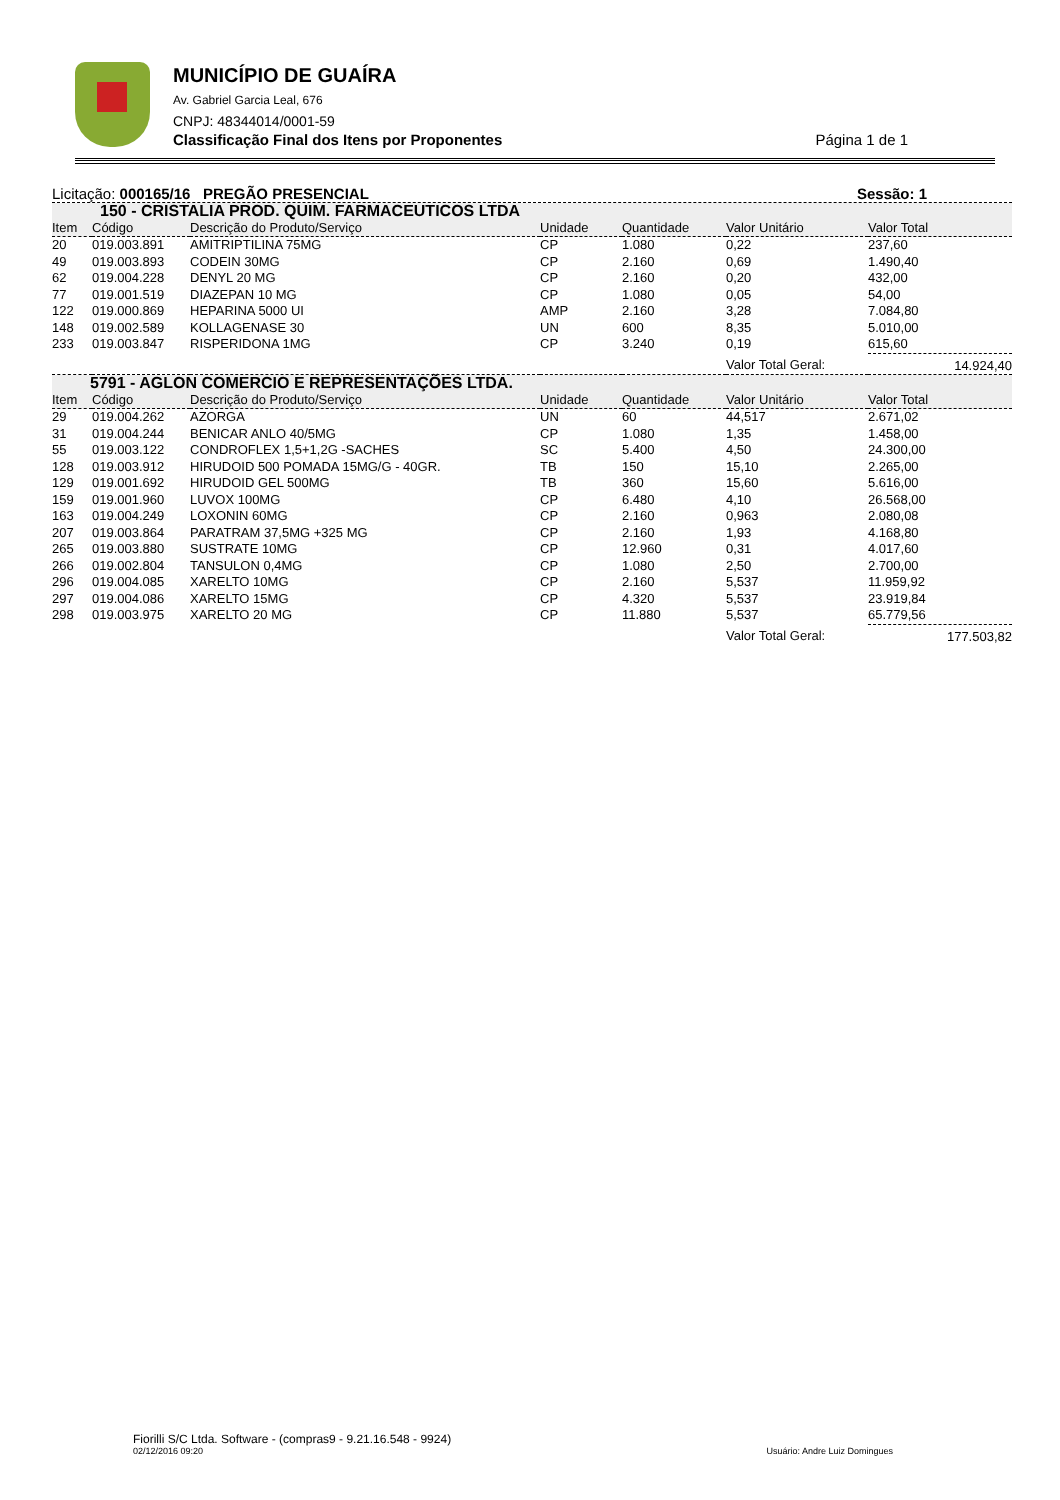MUNICÍPIO DE GUAÍRA
Av. Gabriel Garcia Leal, 676
CNPJ: 48344014/0001-59
Classificação Final dos Itens por Proponentes Página 1 de 1
Licitação: 000165/16 PREGÃO PRESENCIAL Sessão: 1
| 150 - CRISTALIA PROD. QUIM. FARMACEUTICOS LTDA | | | | | | |
| Item | Código | Descrição do Produto/Serviço | Unidade | Quantidade | Valor Unitário | Valor Total |
| 20 | 019.003.891 | AMITRIPTILINA 75MG | CP | 1.080 | 0,22 | 237,60 |
| 49 | 019.003.893 | CODEIN 30MG | CP | 2.160 | 0,69 | 1.490,40 |
| 62 | 019.004.228 | DENYL 20 MG | CP | 2.160 | 0,20 | 432,00 |
| 77 | 019.001.519 | DIAZEPAN 10 MG | CP | 1.080 | 0,05 | 54,00 |
| 122 | 019.000.869 | HEPARINA 5000 UI | AMP | 2.160 | 3,28 | 7.084,80 |
| 148 | 019.002.589 | KOLLAGENASE 30 | UN | 600 | 8,35 | 5.010,00 |
| 233 | 019.003.847 | RISPERIDONA 1MG | CP | 3.240 | 0,19 | 615,60 |
| | | | | | Valor Total Geral: | 14.924,40 |
| 5791 - AGLON COMERCIO E REPRESENTAÇÕES LTDA. | | | | | | |
| Item | Código | Descrição do Produto/Serviço | Unidade | Quantidade | Valor Unitário | Valor Total |
| 29 | 019.004.262 | AZORGA | UN | 60 | 44,517 | 2.671,02 |
| 31 | 019.004.244 | BENICAR ANLO 40/5MG | CP | 1.080 | 1,35 | 1.458,00 |
| 55 | 019.003.122 | CONDROFLEX 1,5+1,2G -SACHES | SC | 5.400 | 4,50 | 24.300,00 |
| 128 | 019.003.912 | HIRUDOID 500 POMADA 15MG/G - 40GR. | TB | 150 | 15,10 | 2.265,00 |
| 129 | 019.001.692 | HIRUDOID GEL 500MG | TB | 360 | 15,60 | 5.616,00 |
| 159 | 019.001.960 | LUVOX 100MG | CP | 6.480 | 4,10 | 26.568,00 |
| 163 | 019.004.249 | LOXONIN 60MG | CP | 2.160 | 0,963 | 2.080,08 |
| 207 | 019.003.864 | PARATRAM 37,5MG +325 MG | CP | 2.160 | 1,93 | 4.168,80 |
| 265 | 019.003.880 | SUSTRATE 10MG | CP | 12.960 | 0,31 | 4.017,60 |
| 266 | 019.002.804 | TANSULON 0,4MG | CP | 1.080 | 2,50 | 2.700,00 |
| 296 | 019.004.085 | XARELTO 10MG | CP | 2.160 | 5,537 | 11.959,92 |
| 297 | 019.004.086 | XARELTO 15MG | CP | 4.320 | 5,537 | 23.919,84 |
| 298 | 019.003.975 | XARELTO 20 MG | CP | 11.880 | 5,537 | 65.779,56 |
| | | | | | Valor Total Geral: | 177.503,82 |
Fiorilli S/C Ltda. Software - (compras9 - 9.21.16.548 - 9924)
02/12/2016 09:20 Usuário: Andre Luiz Domingues